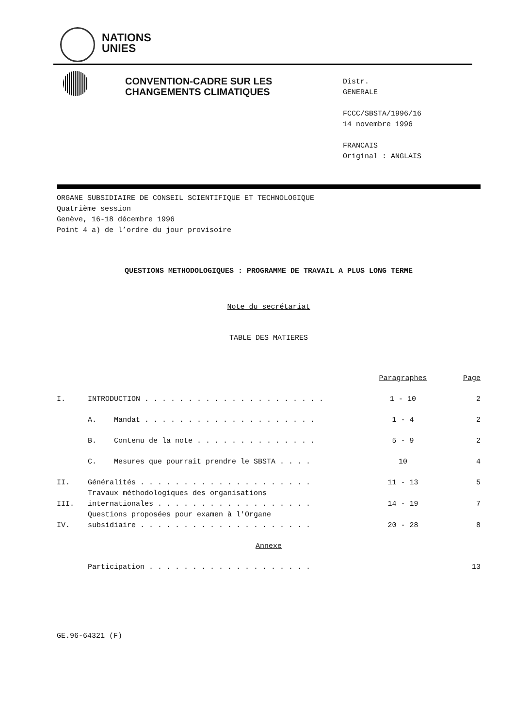NATIONS
UNIES
CONVENTION-CADRE SUR LES
CHANGEMENTS CLIMATIQUES
Distr.
GENERALE
FCCC/SBSTA/1996/16
14 novembre 1996
FRANCAIS
Original : ANGLAIS
ORGANE SUBSIDIAIRE DE CONSEIL SCIENTIFIQUE ET TECHNOLOGIQUE
Quatrième session
Genève, 16-18 décembre 1996
Point 4 a) de l’ordre du jour provisoire
QUESTIONS METHODOLOGIQUES : PROGRAMME DE TRAVAIL A PLUS LONG TERME
Note du secrétariat
TABLE DES MATIERES
| | | Paragraphes | Page |
| I. | INTRODUCTION . . . . . . . . . . . . . . . . . . . . . | 1 - 10 | 2 |
| | A. Mandat . . . . . . . . . . . . . . . . . . . . | 1 - 4 | 2 |
| | B. Contenu de la note . . . . . . . . . . . . . . | 5 - 9 | 2 |
| | C. Mesures que pourrait prendre le SBSTA . . . . | 10 | 4 |
| II. | Généralités . . . . . . . . . . . . . . . . . . . . | 11 - 13 | 5 |
| III. | Travaux méthodologiques des organisations internationales . . . . . . . . . . . . . . . . . . | 14 - 19 | 7 |
| IV. | Questions proposées pour examen à l'Organe subsidiaire . . . . . . . . . . . . . . . . . . . . | 20 - 28 | 8 |
| Annexe | | | |
| | Participation . . . . . . . . . . . . . . . . . . . | | 13 |
GE.96-64321 (F)